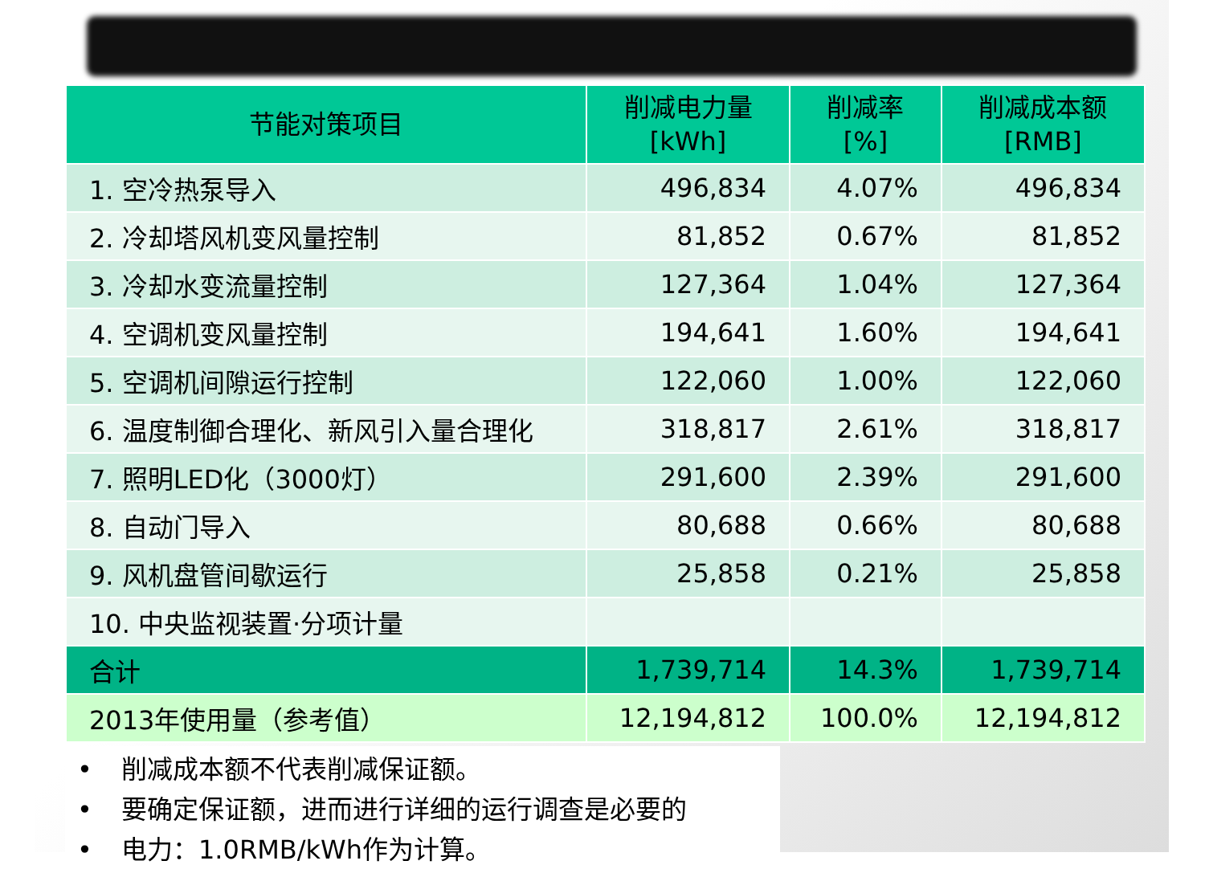| 节能对策项目 | 削减电力量 [kWh] | 削减率 [%] | 削减成本额 [RMB] |
| --- | --- | --- | --- |
| 1. 空冷热泵导入 | 496,834 | 4.07% | 496,834 |
| 2. 冷却塔风机变风量控制 | 81,852 | 0.67% | 81,852 |
| 3. 冷却水变流量控制 | 127,364 | 1.04% | 127,364 |
| 4. 空调机变风量控制 | 194,641 | 1.60% | 194,641 |
| 5. 空调机间隙运行控制 | 122,060 | 1.00% | 122,060 |
| 6. 温度制御合理化、新风引入量合理化 | 318,817 | 2.61% | 318,817 |
| 7. 照明LED化（3000灯） | 291,600 | 2.39% | 291,600 |
| 8. 自动门导入 | 80,688 | 0.66% | 80,688 |
| 9. 风机盘管间歇运行 | 25,858 | 0.21% | 25,858 |
| 10. 中央监视装置·分项计量 | | | |
| 合计 | 1,739,714 | 14.3% | 1,739,714 |
| 2013年使用量（参考值） | 12,194,812 | 100.0% | 12,194,812 |
• 削减成本额不代表削减保证额。
• 要确定保证额，进而进行详细的运行调查是必要的
• 电力：1.0RMB/kWh作为计算。